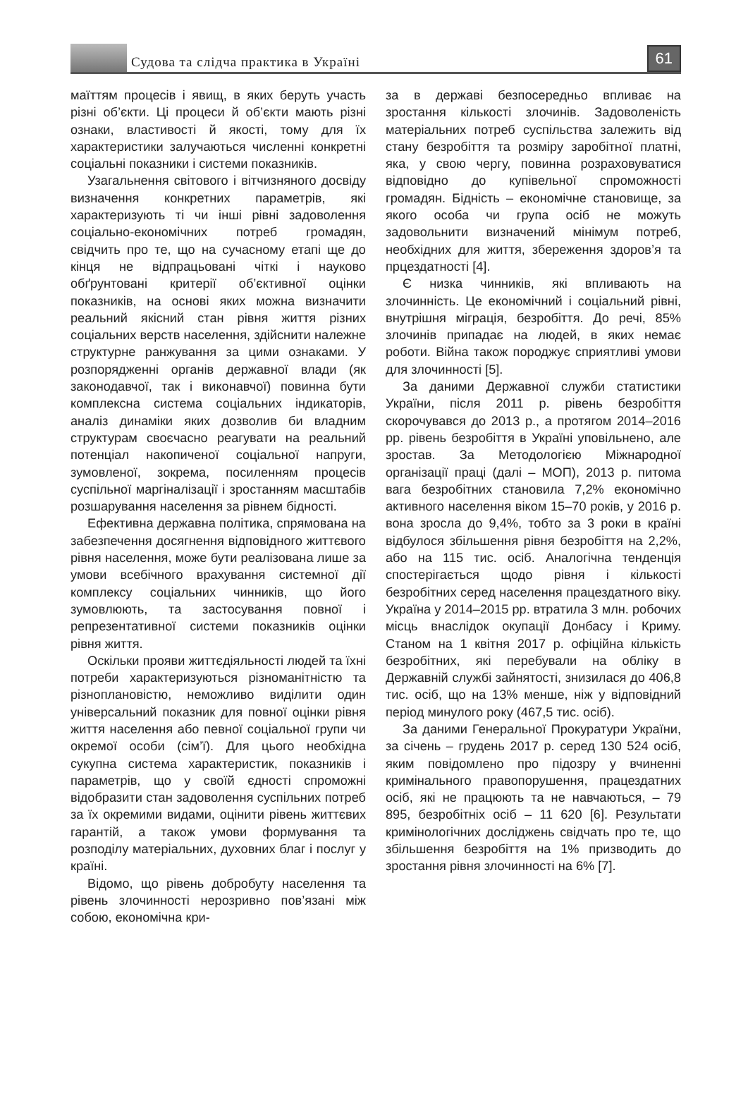Судова та слідча практика в Україні
61
маїттям процесів і явищ, в яких беруть участь різні об’єкти. Ці процеси й об’єкти мають різні ознаки, властивості й якості, тому для їх характеристики залучаються численні конкретні соціальні показники і системи показників.
Узагальнення світового і вітчизняного досвіду визначення конкретних параметрів, які характеризують ті чи інші рівні задоволення соціально-економічних потреб громадян, свідчить про те, що на сучасному етапі ще до кінця не відпрацьовані чіткі і науково обґрунтовані критерії об’єктивної оцінки показників, на основі яких можна визначити реальний якісний стан рівня життя різних соціальних верств населення, здійснити належне структурне ранжування за цими ознаками. У розпорядженні органів державної влади (як законодавчої, так і виконавчої) повинна бути комплексна система соціальних індикаторів, аналіз динаміки яких дозволив би владним структурам своєчасно реагувати на реальний потенціал накопиченої соціальної напруги, зумовленої, зокрема, посиленням процесів суспільної маргіналізації і зростанням масштабів розшарування населення за рівнем бідності.
Ефективна державна політика, спрямована на забезпечення досягнення відповідного життєвого рівня населення, може бути реалізована лише за умови всебічного врахування системної дії комплексу соціальних чинників, що його зумовлюють, та застосування повної і репрезентативної системи показників оцінки рівня життя.
Оскільки прояви життєдіяльності людей та їхні потреби характеризуються різноманітністю та різноплановістю, неможливо виділити один універсальний показник для повної оцінки рівня життя населення або певної соціальної групи чи окремої особи (сім’ї). Для цього необхідна сукупна система характеристик, показників і параметрів, що у своїй єдності спроможні відобразити стан задоволення суспільних потреб за їх окремими видами, оцінити рівень життєвих гарантій, а також умови формування та розподілу матеріальних, духовних благ і послуг у країні.
Відомо, що рівень добробуту населення та рівень злочинності нерозривно пов’язані між собою, економічна кри-
за в державі безпосередньо впливає на зростання кількості злочинів. Задоволеність матеріальних потреб суспільства залежить від стану безробіття та розміру заробітної платні, яка, у свою чергу, повинна розраховуватися відповідно до купівельної спроможності громадян. Бідність – економічне становище, за якого особа чи група осіб не можуть задовольнити визначений мінімум потреб, необхідних для життя, збереження здоров’я та прцездатності [4].
Є низка чинників, які впливають на злочинність. Це економічний і соціальний рівні, внутрішня міграція, безробіття. До речі, 85% злочинів припадає на людей, в яких немає роботи. Війна також породжує сприятливі умови для злочинності [5].
За даними Державної служби статистики України, після 2011 р. рівень безробіття скорочувався до 2013 р., а протягом 2014–2016 рр. рівень безробіття в Україні уповільнено, але зростав. За Методологією Міжнародної організації праці (далі – МОП), 2013 р. питома вага безробітних становила 7,2% економічно активного населення віком 15–70 років, у 2016 р. вона зросла до 9,4%, тобто за 3 роки в країні відбулося збільшення рівня безробіття на 2,2%, або на 115 тис. осіб. Аналогічна тенденція спостерігається щодо рівня і кількості безробітних серед населення працездатного віку. Україна у 2014–2015 рр. втратила 3 млн. робочих місць внаслідок окупації Донбасу і Криму. Станом на 1 квітня 2017 р. офіційна кількість безробітних, які перебували на обліку в Державній службі зайнятості, знизилася до 406,8 тис. осіб, що на 13% менше, ніж у відповідний період минулого року (467,5 тис. осіб).
За даними Генеральної Прокуратури України, за січень – грудень 2017 р. серед 130 524 осіб, яким повідомлено про підозру у вчиненні кримінального правопорушення, працездатних осіб, які не працюють та не навчаються, – 79 895, безробітніх осіб – 11 620 [6]. Результати кримінологічних досліджень свідчать про те, що збільшення безробіття на 1% призводить до зростання рівня злочинності на 6% [7].